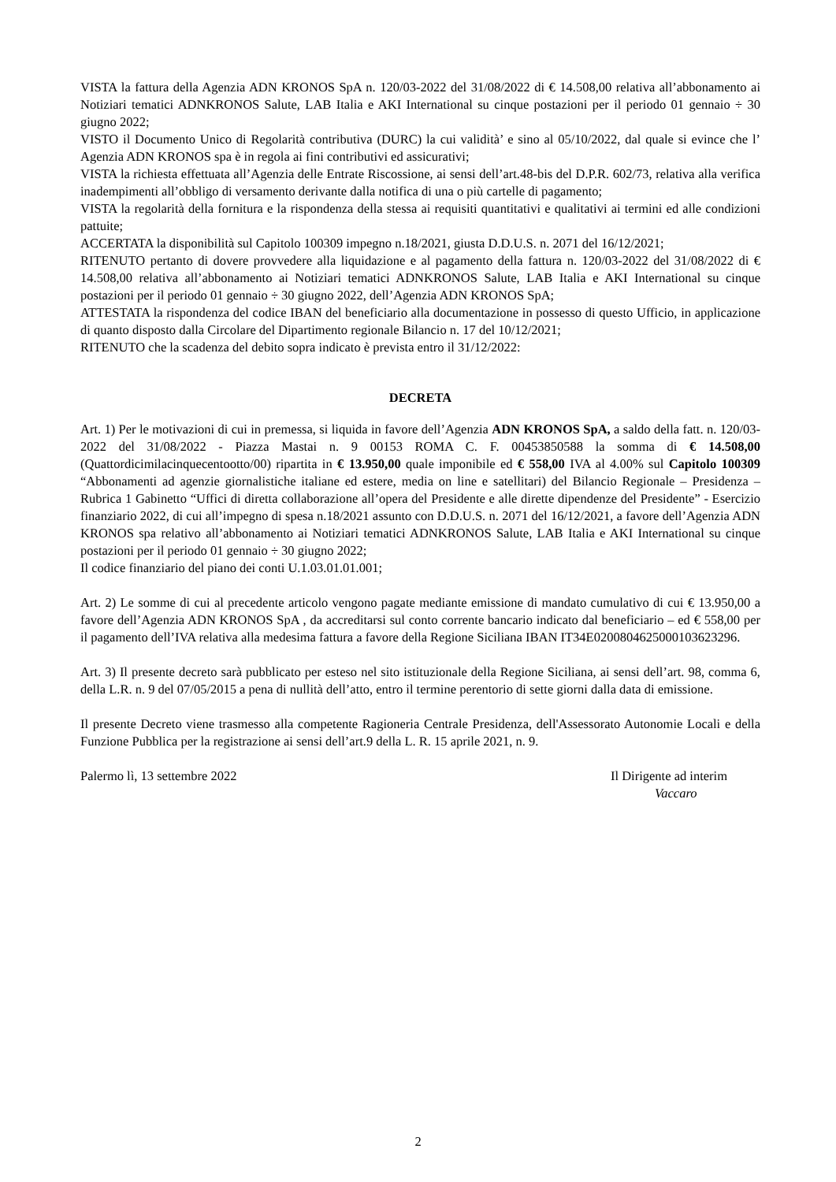VISTA la fattura della Agenzia ADN KRONOS SpA n. 120/03-2022 del 31/08/2022 di € 14.508,00 relativa all’abbonamento ai Notiziari tematici ADNKRONOS Salute, LAB Italia e AKI International su cinque postazioni per il periodo 01 gennaio ÷ 30 giugno 2022;
VISTO il Documento Unico di Regolarità contributiva (DURC) la cui validità’ e sino al 05/10/2022, dal quale si evince che l’ Agenzia ADN KRONOS spa è in regola ai fini contributivi ed assicurativi;
VISTA la richiesta effettuata all’Agenzia delle Entrate Riscossione, ai sensi dell’art.48-bis del D.P.R. 602/73, relativa alla verifica inadempimenti all’obbligo di versamento derivante dalla notifica di una o più cartelle di pagamento;
VISTA la regolarità della fornitura e la rispondenza della stessa ai requisiti quantitativi e qualitativi ai termini ed alle condizioni pattuite;
ACCERTATA la disponibilità sul Capitolo 100309 impegno n.18/2021, giusta D.D.U.S. n. 2071 del 16/12/2021;
RITENUTO pertanto di dovere provvedere alla liquidazione e al pagamento della fattura n. 120/03-2022 del 31/08/2022 di € 14.508,00 relativa all’abbonamento ai Notiziari tematici ADNKRONOS Salute, LAB Italia e AKI International su cinque postazioni per il periodo 01 gennaio ÷ 30 giugno 2022, dell’Agenzia ADN KRONOS SpA;
ATTESTATA la rispondenza del codice IBAN del beneficiario alla documentazione in possesso di questo Ufficio, in applicazione di quanto disposto dalla Circolare del Dipartimento regionale Bilancio n. 17 del 10/12/2021;
RITENUTO che la scadenza del debito sopra indicato è prevista entro il 31/12/2022:
DECRETA
Art. 1) Per le motivazioni di cui in premessa, si liquida in favore dell’Agenzia ADN KRONOS SpA, a saldo della fatt. n. 120/03-2022 del 31/08/2022 - Piazza Mastai n. 9 00153 ROMA C. F. 00453850588 la somma di € 14.508,00 (Quattordicimilacinquecentootto/00) ripartita in € 13.950,00 quale imponibile ed € 558,00 IVA al 4.00% sul Capitolo 100309 “Abbonamenti ad agenzie giornalistiche italiane ed estere, media on line e satellitari) del Bilancio Regionale – Presidenza – Rubrica 1 Gabinetto “Uffici di diretta collaborazione all’opera del Presidente e alle dirette dipendenze del Presidente” - Esercizio finanziario 2022, di cui all’impegno di spesa n.18/2021 assunto con D.D.U.S. n. 2071 del 16/12/2021, a favore dell’Agenzia ADN KRONOS spa relativo all’abbonamento ai Notiziari tematici ADNKRONOS Salute, LAB Italia e AKI International su cinque postazioni per il periodo 01 gennaio ÷ 30 giugno 2022;
Il codice finanziario del piano dei conti U.1.03.01.01.001;
Art. 2) Le somme di cui al precedente articolo vengono pagate mediante emissione di mandato cumulativo di cui € 13.950,00 a favore dell’Agenzia ADN KRONOS SpA , da accreditarsi sul conto corrente bancario indicato dal beneficiario – ed € 558,00 per il pagamento dell’IVA relativa alla medesima fattura a favore della Regione Siciliana IBAN IT34E0200804625000103623296.
Art. 3) Il presente decreto sarà pubblicato per esteso nel sito istituzionale della Regione Siciliana, ai sensi dell’art. 98, comma 6, della L.R. n. 9 del 07/05/2015 a pena di nullità dell’atto, entro il termine perentorio di sette giorni dalla data di emissione.
Il presente Decreto viene trasmesso alla competente Ragioneria Centrale Presidenza, dell'Assessorato Autonomie Locali e della Funzione Pubblica per la registrazione ai sensi dell’art.9 della L. R. 15 aprile 2021, n. 9.
Palermo lì, 13 settembre 2022 Il Dirigente ad interim
Vaccaro
2